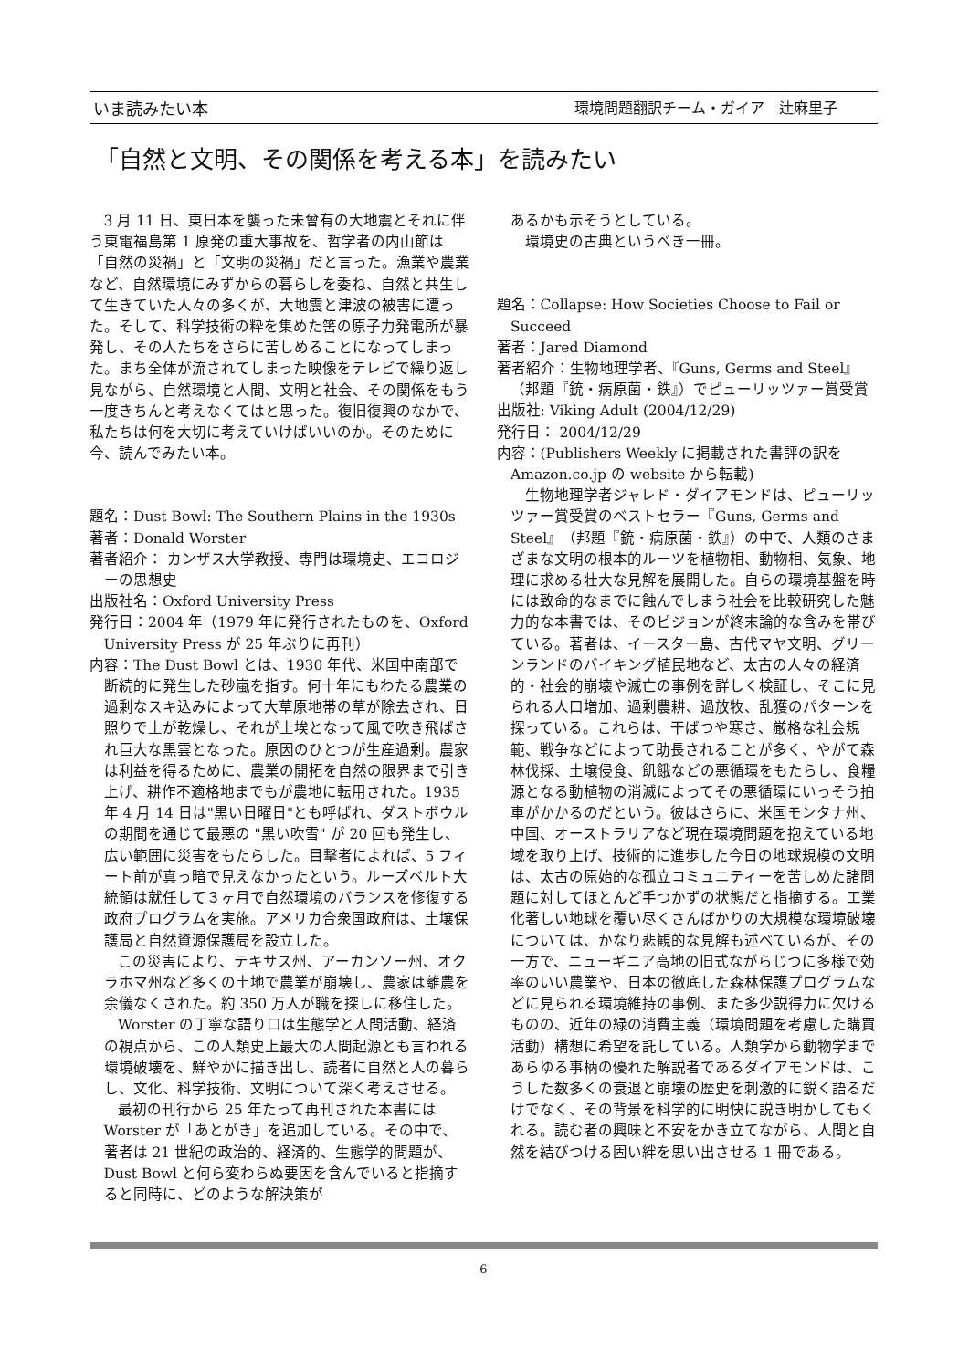いま読みたい本 環境問題翻訳チーム・ガイア　辻麻里子
「自然と文明、その関係を考える本」を読みたい
3 月 11 日、東日本を襲った未曾有の大地震とそれに伴う東電福島第 1 原発の重大事故を、哲学者の内山節は「自然の災禍」と「文明の災禍」だと言った。漁業や農業など、自然環境にみずからの暮らしを委ね、自然と共生して生きていた人々の多くが、大地震と津波の被害に遭った。そして、科学技術の粋を集めた筈の原子力発電所が暴発し、その人たちをさらに苦しめることになってしまった。まち全体が流されてしまった映像をテレビで繰り返し見ながら、自然環境と人間、文明と社会、その関係をもう一度きちんと考えなくてはと思った。復旧復興のなかで、私たちは何を大切に考えていけばいいのか。そのために今、読んでみたい本。
題名：Dust Bowl: The Southern Plains in the 1930s
著者：Donald Worster
著者紹介： カンザス大学教授、専門は環境史、エコロジーの思想史
出版社名：Oxford University Press
発行日：2004 年（1979 年に発行されたものを、Oxford University Press が 25 年ぶりに再刊）
内容：The Dust Bowl とは、1930 年代、米国中南部で断続的に発生した砂嵐を指す。何十年にもわたる農業の過剰なスキ込みによって大草原地帯の草が除去され、日照りで土が乾燥し、それが土埃となって風で吹き飛ばされ巨大な黒雲となった。原因のひとつが生産過剰。農家は利益を得るために、農業の開拓を自然の限界まで引き上げ、耕作不適格地までもが農地に転用された。1935 年 4 月 14 日は"黒い日曜日"とも呼ばれ、ダストボウルの期間を通じて最悪の "黒い吹雪" が 20 回も発生し、広い範囲に災害をもたらした。目撃者によれば、5 フィート前が真っ暗で見えなかったという。ルーズベルト大統領は就任して３ヶ月で自然環境のバランスを修復する政府プログラムを実施。アメリカ合衆国政府は、土壌保護局と自然資源保護局を設立した。
この災害により、テキサス州、アーカンソー州、オクラホマ州など多くの土地で農業が崩壊し、農家は離農を余儀なくされた。約 350 万人が職を探しに移住した。
Worster の丁寧な語り口は生態学と人間活動、経済の視点から、この人類史上最大の人間起源とも言われる環境破壊を、鮮やかに描き出し、読者に自然と人の暮らし、文化、科学技術、文明について深く考えさせる。
最初の刊行から 25 年たって再刊された本書には Worster が「あとがき」を追加している。その中で、著者は 21 世紀の政治的、経済的、生態学的問題が、Dust Bowl と何ら変わらぬ要因を含んでいると指摘すると同時に、どのような解決策が
あるかも示そうとしている。
環境史の古典というべき一冊。
題名：Collapse: How Societies Choose to Fail or Succeed
著者：Jared Diamond
著者紹介：生物地理学者、『Guns, Germs and Steel』（邦題『銃・病原菌・鉄』）でピューリッツァー賞受賞
出版社: Viking Adult (2004/12/29)
発行日： 2004/12/29
内容：(Publishers Weekly に掲載された書評の訳を Amazon.co.jp の website から転載)
生物地理学者ジャレド・ダイアモンドは、ピューリッツァー賞受賞のベストセラー『Guns, Germs and Steel』（邦題『銃・病原菌・鉄』）の中で、人類のさまざまな文明の根本的ルーツを植物相、動物相、気象、地理に求める壮大な見解を展開した。自らの環境基盤を時には致命的なまでに蝕んでしまう社会を比較研究した魅力的な本書では、そのビジョンが終末論的な含みを帯びている。著者は、イースター島、古代マヤ文明、グリーンランドのバイキング植民地など、太古の人々の経済的・社会的崩壊や滅亡の事例を詳しく検証し、そこに見られる人口増加、過剰農耕、過放牧、乱獲のパターンを探っている。これらは、干ばつや寒さ、厳格な社会規範、戦争などによって助長されることが多く、やがて森林伐採、土壌侵食、飢餓などの悪循環をもたらし、食糧源となる動植物の消滅によってその悪循環にいっそう拍車がかかるのだという。彼はさらに、米国モンタナ州、中国、オーストラリアなど現在環境問題を抱えている地域を取り上げ、技術的に進歩した今日の地球規模の文明は、太古の原始的な孤立コミュニティーを苦しめた諸問題に対してほとんど手つかずの状態だと指摘する。工業化著しい地球を覆い尽くさんばかりの大規模な環境破壊については、かなり悲観的な見解も述べているが、その一方で、ニューギニア高地の旧式ながらじつに多様で効率のいい農業や、日本の徹底した森林保護プログラムなどに見られる環境維持の事例、また多少説得力に欠けるものの、近年の緑の消費主義（環境問題を考慮した購買活動）構想に希望を託している。人類学から動物学まであらゆる事柄の優れた解説者であるダイアモンドは、こうした数多くの衰退と崩壊の歴史を刺激的に鋭く語るだけでなく、その背景を科学的に明快に説き明かしてもくれる。読む者の興味と不安をかき立てながら、人間と自然を結びつける固い絆を思い出させる 1 冊である。
6